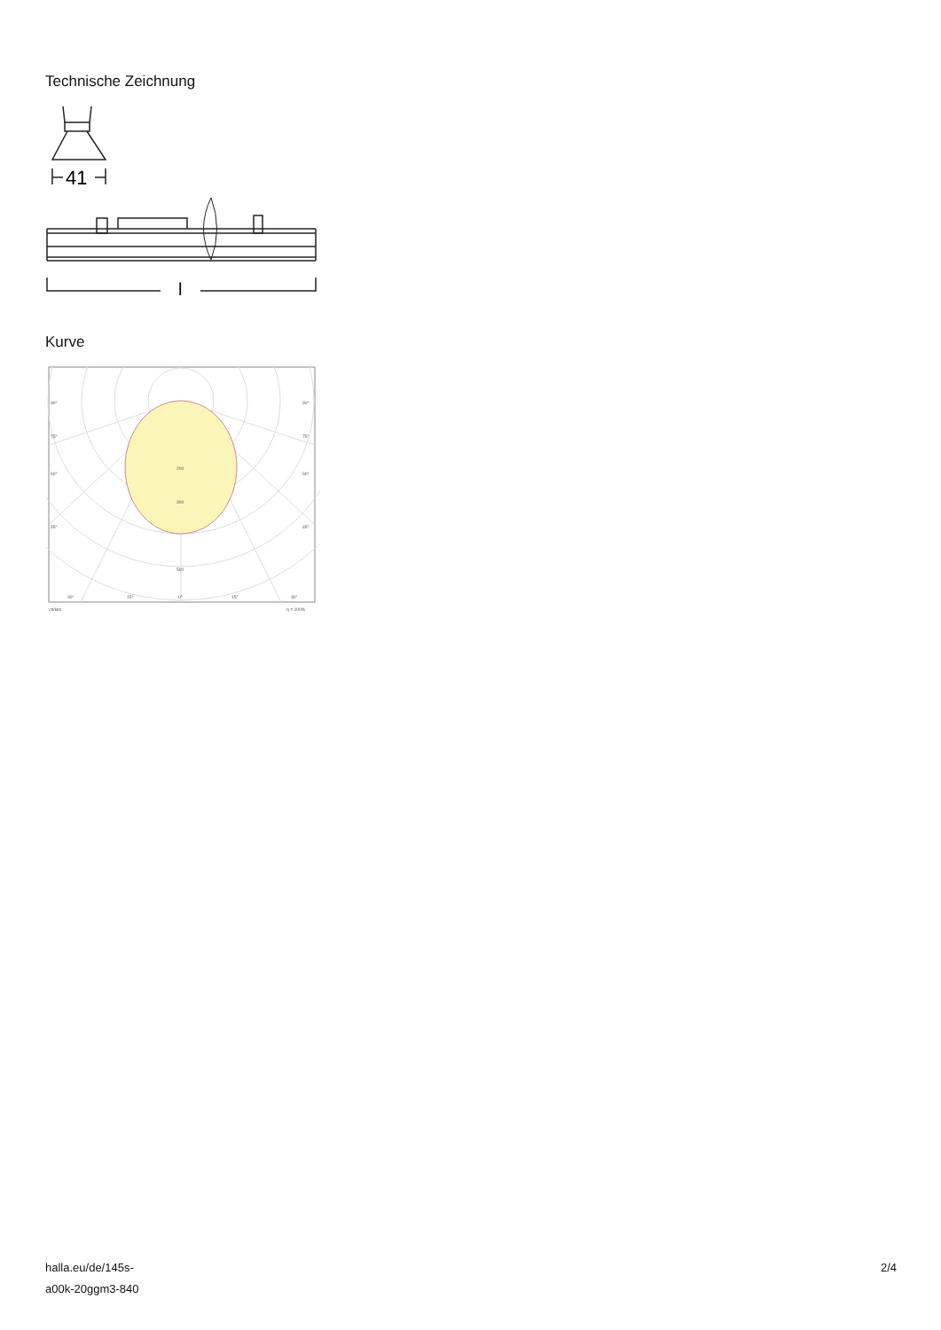Technische Zeichnung
41
l
Kurve
90°
90°
75°
75°
60°
60°
45°
45°
200
300
500
30°
15°
0°
15°
30°
cd/klm
η = 100%
halla.eu/de/145s-
a00k-20ggm3-840
2/4